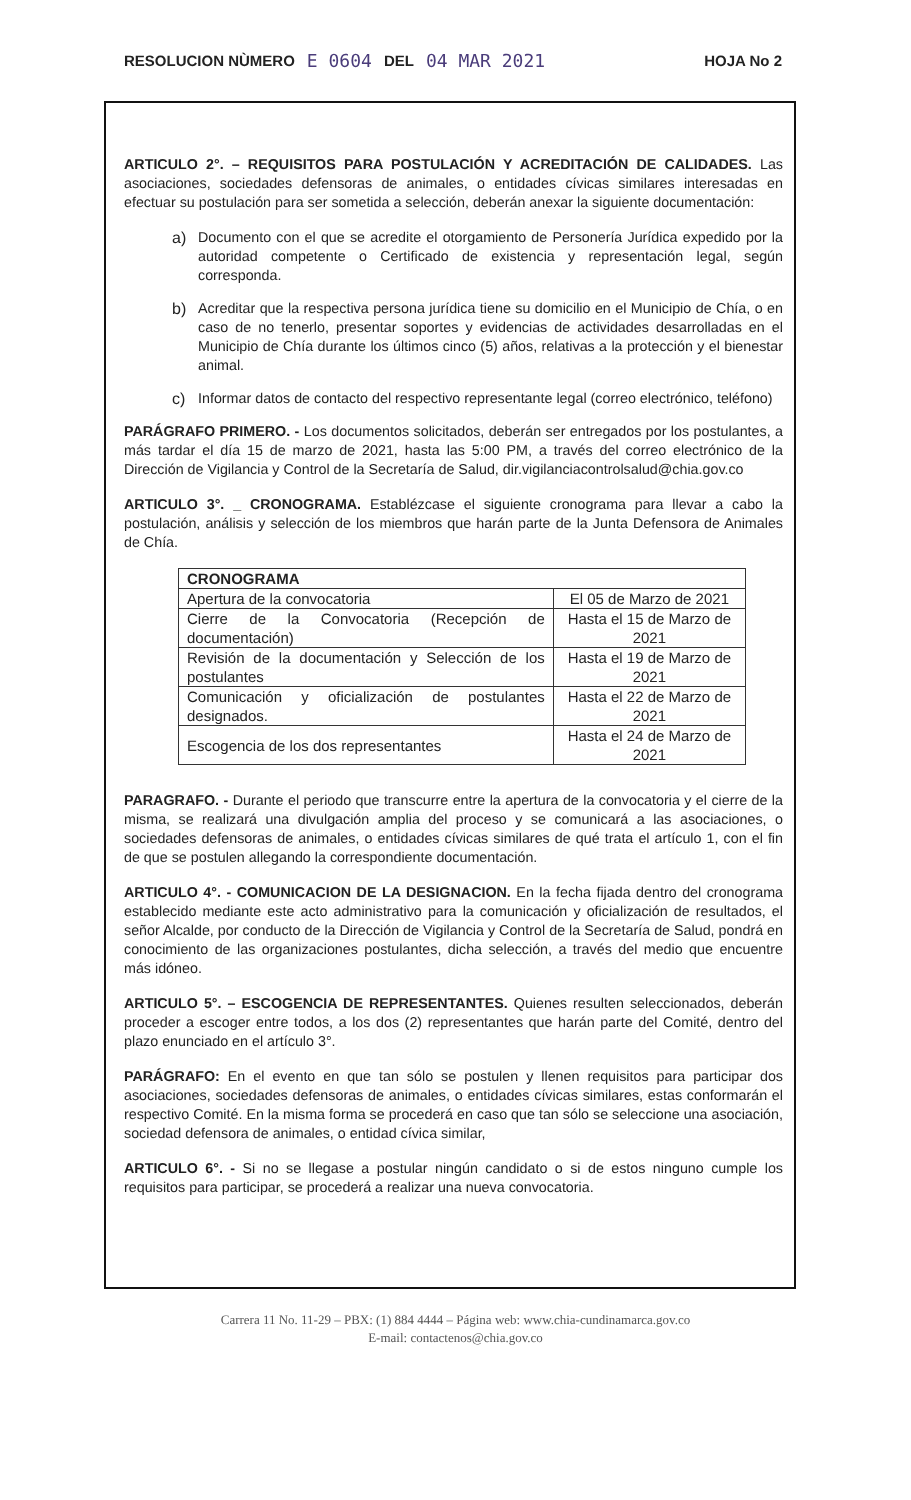RESOLUCION NÙMERO E 0604 DEL 04 MAR 2021 HOJA No 2
ARTICULO 2°. – REQUISITOS PARA POSTULACIÓN Y ACREDITACIÓN DE CALIDADES. Las asociaciones, sociedades defensoras de animales, o entidades cívicas similares interesadas en efectuar su postulación para ser sometida a selección, deberán anexar la siguiente documentación:
a) Documento con el que se acredite el otorgamiento de Personería Jurídica expedido por la autoridad competente o Certificado de existencia y representación legal, según corresponda.
b) Acreditar que la respectiva persona jurídica tiene su domicilio en el Municipio de Chía, o en caso de no tenerlo, presentar soportes y evidencias de actividades desarrolladas en el Municipio de Chía durante los últimos cinco (5) años, relativas a la protección y el bienestar animal.
c) Informar datos de contacto del respectivo representante legal (correo electrónico, teléfono)
PARÁGRAFO PRIMERO. - Los documentos solicitados, deberán ser entregados por los postulantes, a más tardar el día 15 de marzo de 2021, hasta las 5:00 PM, a través del correo electrónico de la Dirección de Vigilancia y Control de la Secretaría de Salud, dir.vigilanciacontrolsalud@chia.gov.co
ARTICULO 3°. _ CRONOGRAMA. Establézcase el siguiente cronograma para llevar a cabo la postulación, análisis y selección de los miembros que harán parte de la Junta Defensora de Animales de Chía.
| CRONOGRAMA | |
| --- | --- |
| Apertura de la convocatoria | El 05 de Marzo de 2021 |
| Cierre de la Convocatoria (Recepción de documentación) | Hasta el 15 de Marzo de 2021 |
| Revisión de la documentación y Selección de los postulantes | Hasta el 19 de Marzo de 2021 |
| Comunicación y oficialización de postulantes designados. | Hasta el 22 de Marzo de 2021 |
| Escogencia de los dos representantes | Hasta el 24 de Marzo de 2021 |
PARAGRAFO. - Durante el periodo que transcurre entre la apertura de la convocatoria y el cierre de la misma, se realizará una divulgación amplia del proceso y se comunicará a las asociaciones, o sociedades defensoras de animales, o entidades cívicas similares de qué trata el artículo 1, con el fin de que se postulen allegando la correspondiente documentación.
ARTICULO 4°. - COMUNICACION DE LA DESIGNACION. En la fecha fijada dentro del cronograma establecido mediante este acto administrativo para la comunicación y oficialización de resultados, el señor Alcalde, por conducto de la Dirección de Vigilancia y Control de la Secretaría de Salud, pondrá en conocimiento de las organizaciones postulantes, dicha selección, a través del medio que encuentre más idóneo.
ARTICULO 5°. – ESCOGENCIA DE REPRESENTANTES. Quienes resulten seleccionados, deberán proceder a escoger entre todos, a los dos (2) representantes que harán parte del Comité, dentro del plazo enunciado en el artículo 3°.
PARÁGRAFO: En el evento en que tan sólo se postulen y llenen requisitos para participar dos asociaciones, sociedades defensoras de animales, o entidades cívicas similares, estas conformarán el respectivo Comité. En la misma forma se procederá en caso que tan sólo se seleccione una asociación, sociedad defensora de animales, o entidad cívica similar,
ARTICULO 6°. - Si no se llegase a postular ningún candidato o si de estos ninguno cumple los requisitos para participar, se procederá a realizar una nueva convocatoria.
Carrera 11 No. 11-29 – PBX: (1) 884 4444 – Página web: www.chia-cundinamarca.gov.co
E-mail: contactenos@chia.gov.co